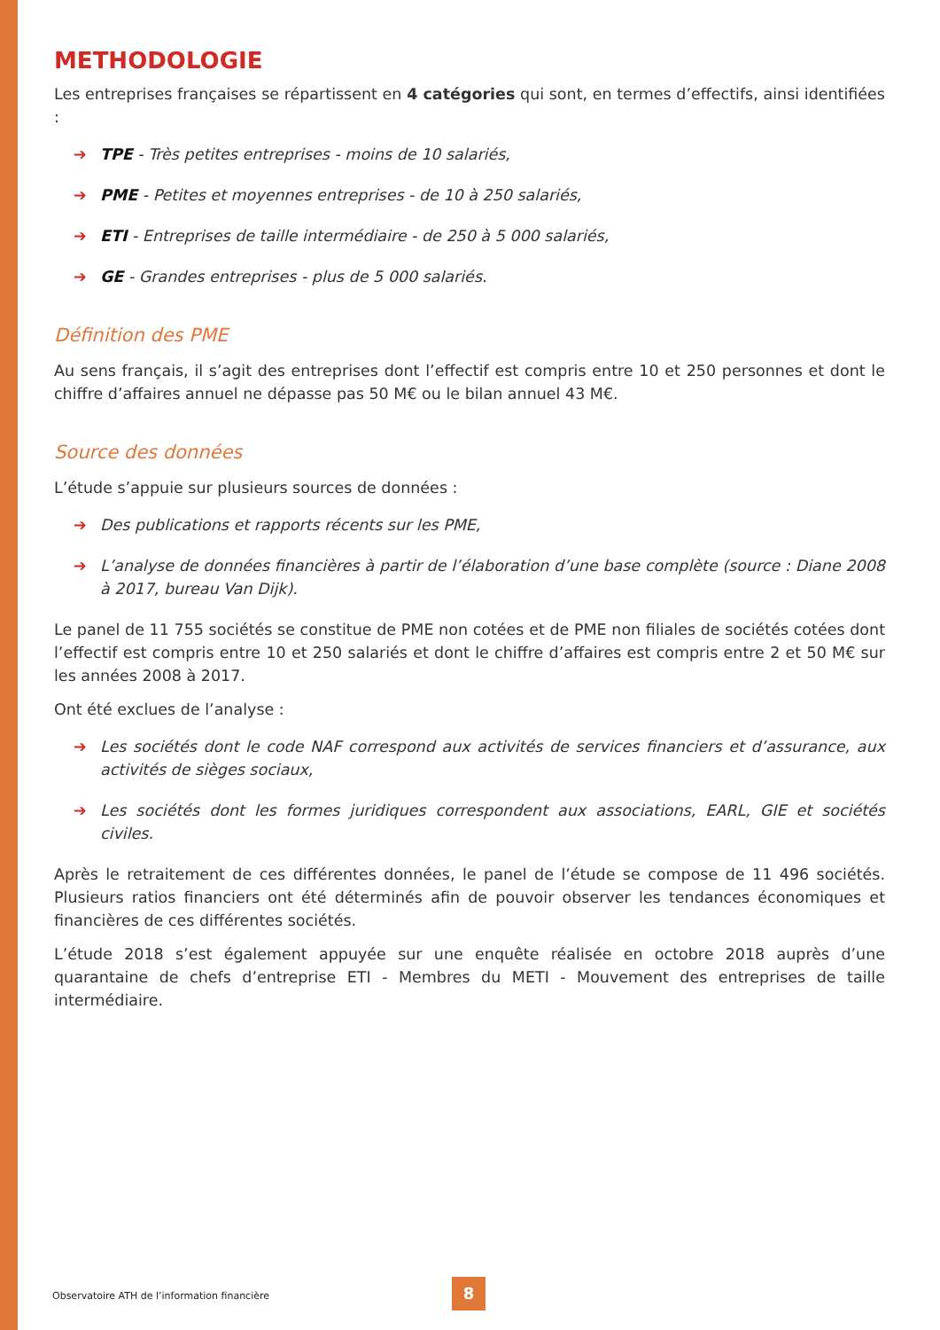METHODOLOGIE
Les entreprises françaises se répartissent en 4 catégories qui sont, en termes d’effectifs, ainsi identifiées :
➔ TPE - Très petites entreprises - moins de 10 salariés,
➔ PME - Petites et moyennes entreprises - de 10 à 250 salariés,
➔ ETI - Entreprises de taille intermédiaire - de 250 à 5 000 salariés,
➔ GE - Grandes entreprises - plus de 5 000 salariés.
Définition des PME
Au sens français, il s’agit des entreprises dont l’effectif est compris entre 10 et 250 personnes et dont le chiffre d’affaires annuel ne dépasse pas 50 M€ ou le bilan annuel 43 M€.
Source des données
L’étude s’appuie sur plusieurs sources de données :
➔ Des publications et rapports récents sur les PME,
➔ L’analyse de données financières à partir de l’élaboration d’une base complète (source : Diane 2008 à 2017, bureau Van Dijk).
Le panel de 11 755 sociétés se constitue de PME non cotées et de PME non filiales de sociétés cotées dont l’effectif est compris entre 10 et 250 salariés et dont le chiffre d’affaires est compris entre 2 et 50 M€ sur les années 2008 à 2017.
Ont été exclues de l’analyse :
➔ Les sociétés dont le code NAF correspond aux activités de services financiers et d’assurance, aux activités de sièges sociaux,
➔ Les sociétés dont les formes juridiques correspondent aux associations, EARL, GIE et sociétés civiles.
Après le retraitement de ces différentes données, le panel de l’étude se compose de 11 496 sociétés. Plusieurs ratios financiers ont été déterminés afin de pouvoir observer les tendances économiques et financières de ces différentes sociétés.
L’étude 2018 s’est également appuyée sur une enquête réalisée en octobre 2018 auprès d’une quarantaine de chefs d’entreprise ETI - Membres du METI - Mouvement des entreprises de taille intermédiaire.
Observatoire ATH de l’information financière
8